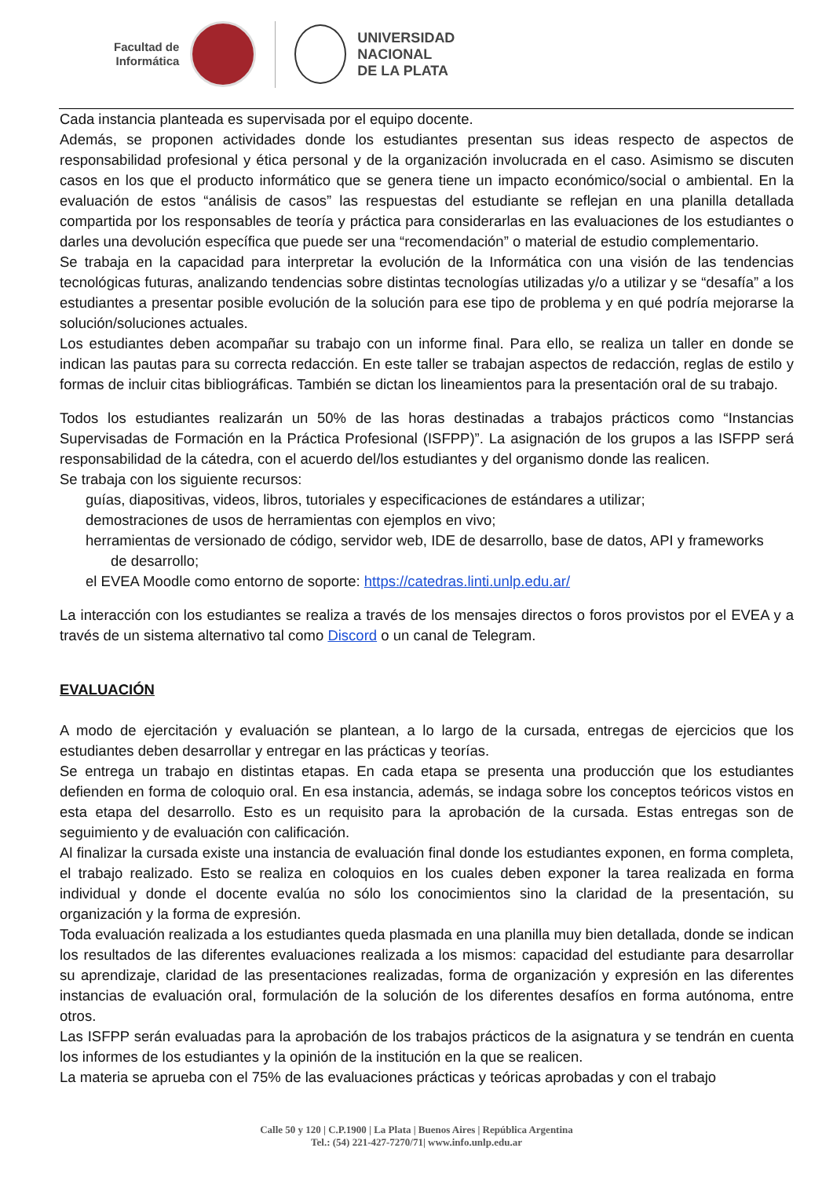Facultad de
Informática
UNIVERSIDAD
NACIONAL
DE LA PLATA
Cada instancia planteada es supervisada por el equipo docente.
Además, se proponen actividades donde los estudiantes presentan sus ideas respecto de aspectos de responsabilidad profesional y ética personal y de la organización involucrada en el caso. Asimismo se discuten casos en los que el producto informático que se genera tiene un impacto económico/social o ambiental. En la evaluación de estos “análisis de casos” las respuestas del estudiante se reflejan en una planilla detallada compartida por los responsables de teoría y práctica para considerarlas en las evaluaciones de los estudiantes o darles una devolución específica que puede ser una “recomendación” o material de estudio complementario.
Se trabaja en la capacidad para interpretar la evolución de la Informática con una visión de las tendencias tecnológicas futuras, analizando tendencias sobre distintas tecnologías utilizadas y/o a utilizar y se “desafía” a los estudiantes a presentar posible evolución de la solución para ese tipo de problema y en qué podría mejorarse la solución/soluciones actuales.
Los estudiantes deben acompañar su trabajo con un informe final. Para ello, se realiza un taller en donde se indican las pautas para su correcta redacción. En este taller se trabajan aspectos de redacción, reglas de estilo y formas de incluir citas bibliográficas. También se dictan los lineamientos para la presentación oral de su trabajo.
Todos los estudiantes realizarán un 50% de las horas destinadas a trabajos prácticos como “Instancias Supervisadas de Formación en la Práctica Profesional (ISFPP)”. La asignación de los grupos a las ISFPP será responsabilidad de la cátedra, con el acuerdo del/los estudiantes y del organismo donde las realicen.
Se trabaja con los siguiente recursos:
guías, diapositivas, videos, libros, tutoriales y especificaciones de estándares a utilizar;
demostraciones de usos de herramientas con ejemplos en vivo;
herramientas de versionado de código, servidor web, IDE de desarrollo, base de datos, API y frameworks
de desarrollo;
el EVEA Moodle como entorno de soporte: https://catedras.linti.unlp.edu.ar/
La interacción con los estudiantes se realiza a través de los mensajes directos o foros provistos por el EVEA y a través de un sistema alternativo tal como Discord o un canal de Telegram.
EVALUACIÓN
A modo de ejercitación y evaluación se plantean, a lo largo de la cursada, entregas de ejercicios que los estudiantes deben desarrollar y entregar en las prácticas y teorías.
Se entrega un trabajo en distintas etapas. En cada etapa se presenta una producción que los estudiantes defienden en forma de coloquio oral. En esa instancia, además, se indaga sobre los conceptos teóricos vistos en esta etapa del desarrollo. Esto es un requisito para la aprobación de la cursada. Estas entregas son de seguimiento y de evaluación con calificación.
Al finalizar la cursada existe una instancia de evaluación final donde los estudiantes exponen, en forma completa, el trabajo realizado. Esto se realiza en coloquios en los cuales deben exponer la tarea realizada en forma individual y donde el docente evalúa no sólo los conocimientos sino la claridad de la presentación, su organización y la forma de expresión.
Toda evaluación realizada a los estudiantes queda plasmada en una planilla muy bien detallada, donde se indican los resultados de las diferentes evaluaciones realizada a los mismos: capacidad del estudiante para desarrollar su aprendizaje, claridad de las presentaciones realizadas, forma de organización y expresión en las diferentes instancias de evaluación oral, formulación de la solución de los diferentes desafíos en forma autónoma, entre otros.
Las ISFPP serán evaluadas para la aprobación de los trabajos prácticos de la asignatura y se tendrán en cuenta los informes de los estudiantes y la opinión de la institución en la que se realicen.
La materia se aprueba con el 75% de las evaluaciones prácticas y teóricas aprobadas y con el trabajo
Calle 50 y 120 | C.P.1900 | La Plata | Buenos Aires | República Argentina
Tel.: (54) 221-427-7270/71| www.info.unlp.edu.ar